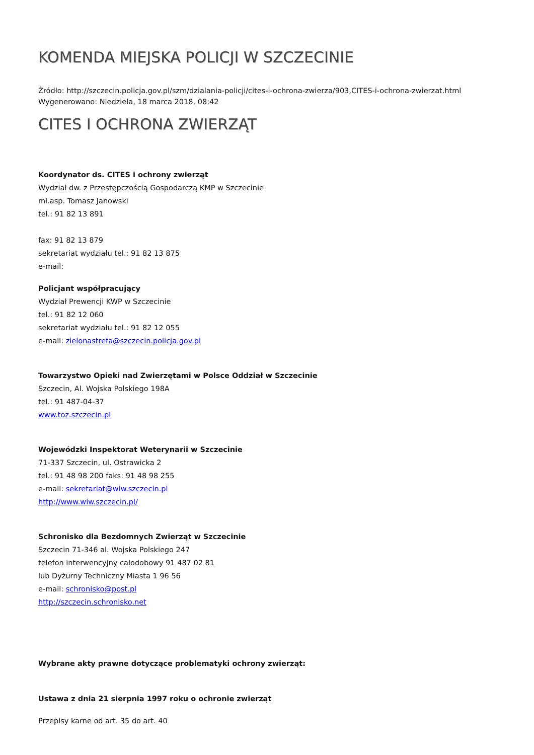KOMENDA MIEJSKA POLICJI W SZCZECINIE
Źródło: http://szczecin.policja.gov.pl/szm/dzialania-policji/cites-i-ochrona-zwierza/903,CITES-i-ochrona-zwierzat.html
Wygenerowano: Niedziela, 18 marca 2018, 08:42
CITES I OCHRONA ZWIERZĄT
Koordynator ds. CITES i ochrony zwierząt
Wydział dw. z Przestępczością Gospodarczą KMP w Szczecinie
mł.asp. Tomasz Janowski
tel.: 91 82 13 891
fax: 91 82 13 879
sekretariat wydziału tel.: 91 82 13 875
e-mail:
Policjant współpracujący
Wydział Prewencji KWP w Szczecinie
tel.: 91 82 12 060
sekretariat wydziału tel.: 91 82 12 055
e-mail: zielonastrefa@szczecin.policja.gov.pl
Towarzystwo Opieki nad Zwierzętami w Polsce Oddział w Szczecinie
Szczecin, Al. Wojska Polskiego 198A
tel.: 91 487-04-37
www.toz.szczecin.pl
Wojewódzki Inspektorat Weterynarii w Szczecinie
71-337 Szczecin, ul. Ostrawicka 2
tel.: 91 48 98 200 faks: 91 48 98 255
e-mail: sekretariat@wiw.szczecin.pl
http://www.wiw.szczecin.pl/
Schronisko dla Bezdomnych Zwierząt w Szczecinie
Szczecin 71-346 al. Wojska Polskiego 247
telefon interwencyjny całodobowy 91 487 02 81
lub Dyżurny Techniczny Miasta 1 96 56
e-mail: schronisko@post.pl
http://szczecin.schronisko.net
Wybrane akty prawne dotyczące problematyki ochrony zwierząt:
Ustawa z dnia 21 sierpnia 1997 roku o ochronie zwierząt
Przepisy karne od art. 35 do art. 40